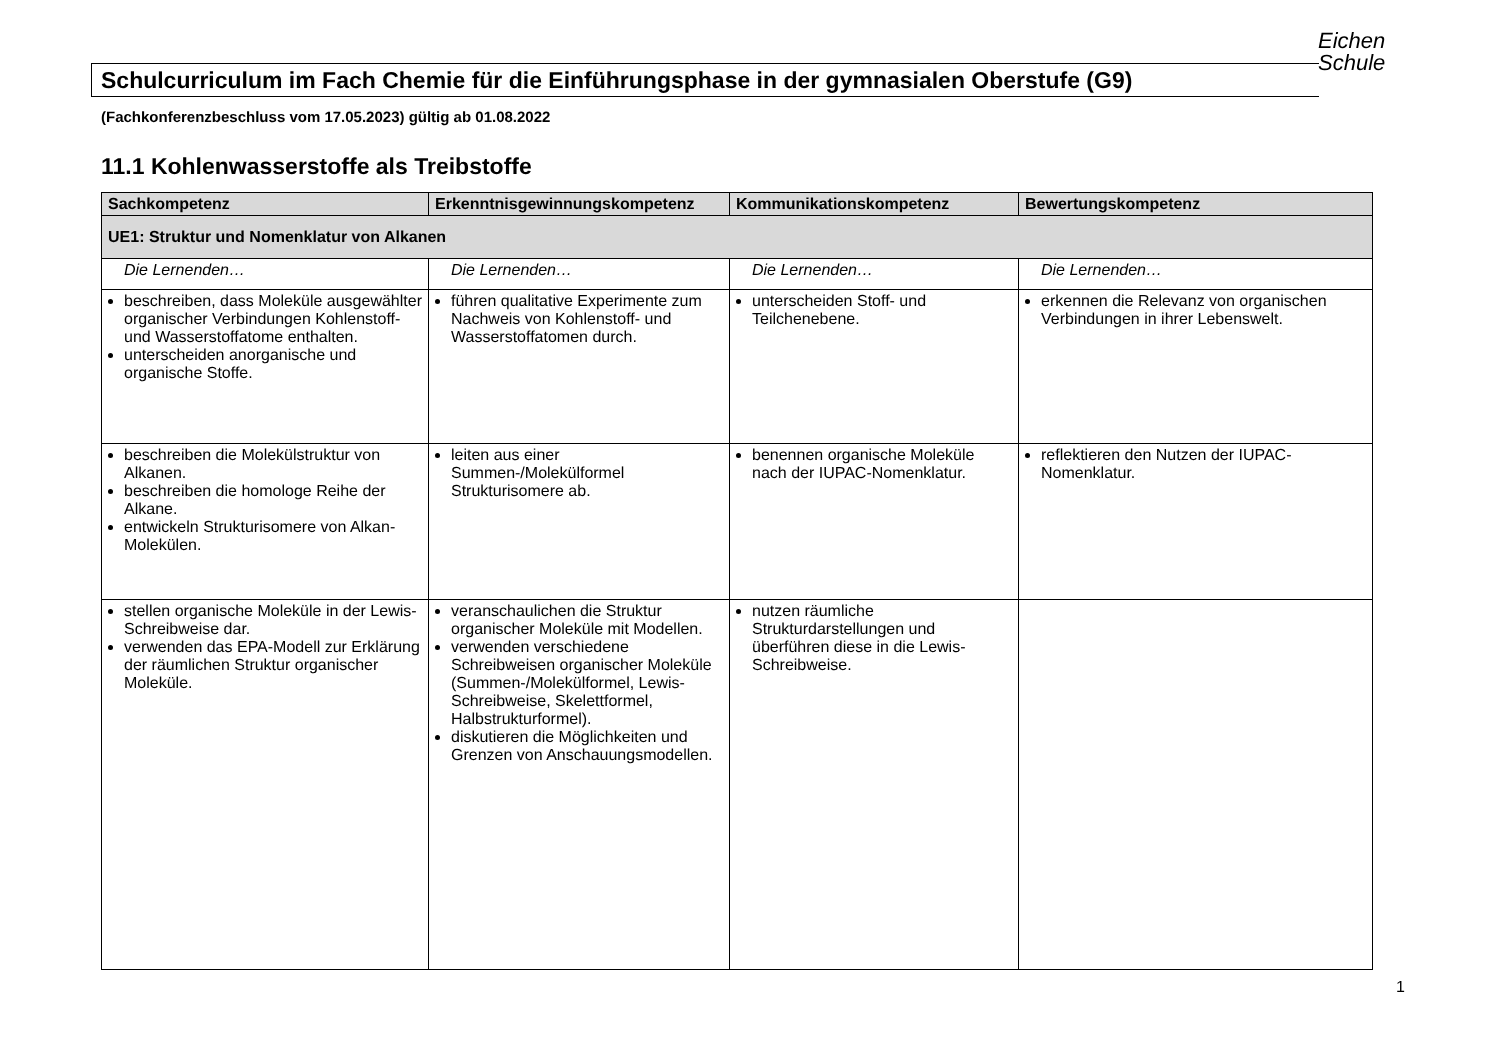Eichen
Schule
Schulcurriculum im Fach Chemie für die Einführungsphase in der gymnasialen Oberstufe (G9)
(Fachkonferenzbeschluss vom 17.05.2023) gültig ab 01.08.2022
11.1 Kohlenwasserstoffe als Treibstoffe
| Sachkompetenz | Erkenntnisgewinnungskompetenz | Kommunikationskompetenz | Bewertungskompetenz |
| --- | --- | --- | --- |
| UE1: Struktur und Nomenklatur von Alkanen | | | |
| Die Lernenden… | Die Lernenden… | Die Lernenden… | Die Lernenden… |
| beschreiben, dass Moleküle ausgewählter organischer Verbindungen Kohlenstoff- und Wasserstoffatome enthalten. unterscheiden anorganische und organische Stoffe. | führen qualitative Experimente zum Nachweis von Kohlenstoff- und Wasserstoffatomen durch. | unterscheiden Stoff- und Teilchenebene. | erkennen die Relevanz von organischen Verbindungen in ihrer Lebenswelt. |
| beschreiben die Molekülstruktur von Alkanen. beschreiben die homologe Reihe der Alkane. entwickeln Strukturisomere von Alkan-Molekülen. | leiten aus einer Summen-/Molekülformel Strukturisomere ab. | benennen organische Moleküle nach der IUPAC-Nomenklatur. | reflektieren den Nutzen der IUPAC-Nomenklatur. |
| stellen organische Moleküle in der Lewis-Schreibweise dar. verwenden das EPA-Modell zur Erklärung der räumlichen Struktur organischer Moleküle. | veranschaulichen die Struktur organischer Moleküle mit Modellen. verwenden verschiedene Schreibweisen organischer Moleküle (Summen-/Molekülformel, Lewis-Schreibweise, Skelettformel, Halbstrukturformel). diskutieren die Möglichkeiten und Grenzen von Anschauungsmodellen. | nutzen räumliche Strukturdarstellungen und überführen diese in die Lewis-Schreibweise. | |
1